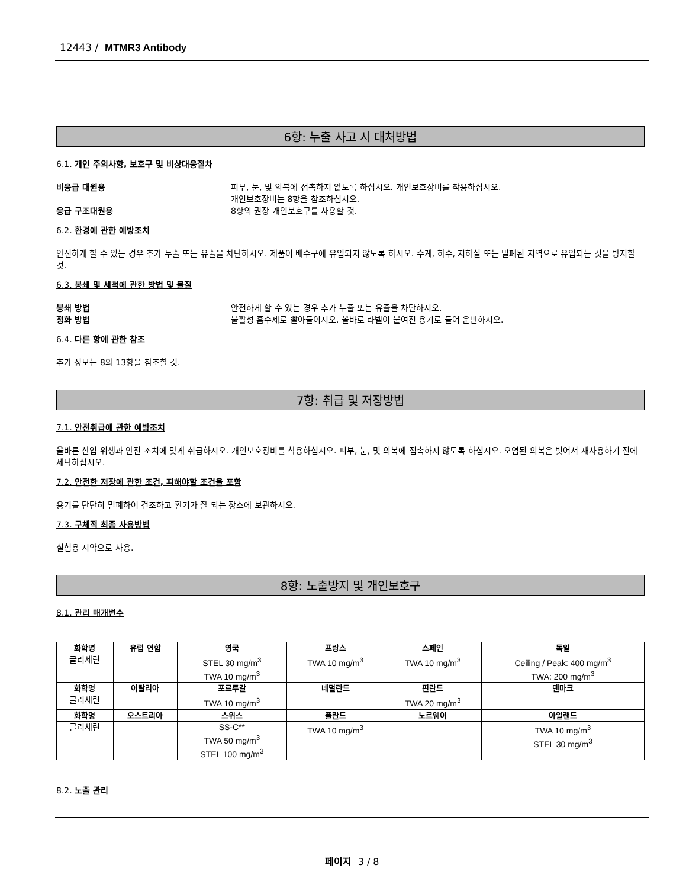12443 / MTMR3 Antibody
6항: 누출 사고 시 대처방법
6.1. 개인 주의사항, 보호구 및 비상대응절차
비응급 대원용 피부, 눈, 및 의복에 접촉하지 않도록 하십시오. 개인보호장비를 착용하십시오.
개인보호장비는 8항을 참조하십시오.
응급 구조대원용 8항의 권장 개인보호구를 사용할 것.
6.2. 환경에 관한 예방조치
안전하게 할 수 있는 경우 추가 누출 또는 유출을 차단하시오. 제품이 배수구에 유입되지 않도록 하시오. 수계, 하수, 지하실 또는 밀폐된 지역으로 유입되는 것을 방지할 것.
6.3. 봉쇄 및 세척에 관한 방법 및 물질
봉쇄 방법 안전하게 할 수 있는 경우 추가 누출 또는 유출을 차단하시오.
정화 방법 불활성 흡수제로 빨아들이시오. 올바로 라벨이 붙여진 용기로 들어 운반하시오.
6.4. 다른 항에 관한 참조
추가 정보는 8와 13항을 참조할 것.
7항: 취급 및 저장방법
7.1. 안전취급에 관한 예방조치
올바른 산업 위생과 안전 조치에 맞게 취급하시오. 개인보호장비를 착용하십시오. 피부, 눈, 및 의복에 접촉하지 않도록 하십시오. 오염된 의복은 벗어서 재사용하기 전에 세탁하십시오.
7.2. 안전한 저장에 관한 조건, 피해야할 조건을 포함
용기를 단단히 밀폐하여 건조하고 환기가 잘 되는 장소에 보관하시오.
7.3. 구체적 최종 사용방법
실험용 시약으로 사용.
8항: 노출방지 및 개인보호구
8.1. 관리 매개변수
| 화학명 | 유럽 연합 | 영국 | 프랑스 | 스페인 | 독일 |
| --- | --- | --- | --- | --- | --- |
| 글리세린 | | STEL 30 mg/m<sup>3</sup> TWA 10 mg/m<sup>3</sup> | TWA 10 mg/m<sup>3</sup> | TWA 10 mg/m<sup>3</sup> | Ceiling / Peak: 400 mg/m<sup>3</sup> TWA: 200 mg/m<sup>3</sup> |
| 화학명 | 이탈리아 | 포르투갈 | 네덜란드 | 핀란드 | 덴마크 |
| 글리세린 | | TWA 10 mg/m<sup>3</sup> | | TWA 20 mg/m<sup>3</sup> | |
| 화학명 | 오스트리아 | 스위스 | 폴란드 | 노르웨이 | 아일랜드 |
| 글리세린 | | SS-C** TWA 50 mg/m<sup>3</sup> STEL 100 mg/m<sup>3</sup> | TWA 10 mg/m<sup>3</sup> | | TWA 10 mg/m<sup>3</sup> STEL 30 mg/m<sup>3</sup> |
8.2. 노출 관리
페이지 3 / 8